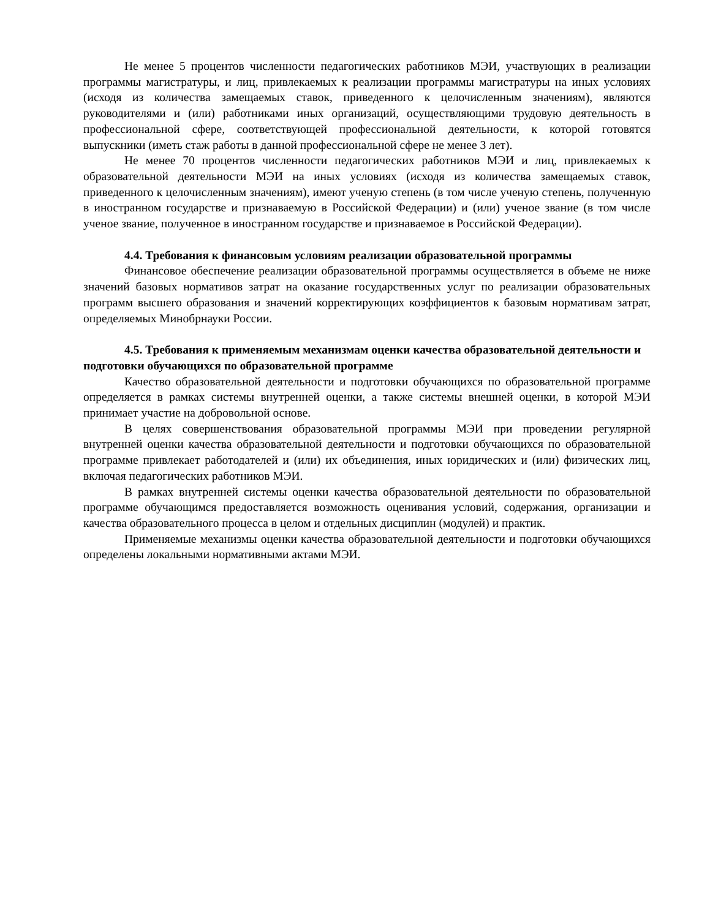Не менее 5 процентов численности педагогических работников МЭИ, участвующих в реализации программы магистратуры, и лиц, привлекаемых к реализации программы магистратуры на иных условиях (исходя из количества замещаемых ставок, приведенного к целочисленным значениям), являются руководителями и (или) работниками иных организаций, осуществляющими трудовую деятельность в профессиональной сфере, соответствующей профессиональной деятельности, к которой готовятся выпускники (иметь стаж работы в данной профессиональной сфере не менее 3 лет).
Не менее 70 процентов численности педагогических работников МЭИ и лиц, привлекаемых к образовательной деятельности МЭИ на иных условиях (исходя из количества замещаемых ставок, приведенного к целочисленным значениям), имеют ученую степень (в том числе ученую степень, полученную в иностранном государстве и признаваемую в Российской Федерации) и (или) ученое звание (в том числе ученое звание, полученное в иностранном государстве и признаваемое в Российской Федерации).
4.4. Требования к финансовым условиям реализации образовательной программы
Финансовое обеспечение реализации образовательной программы осуществляется в объеме не ниже значений базовых нормативов затрат на оказание государственных услуг по реализации образовательных программ высшего образования и значений корректирующих коэффициентов к базовым нормативам затрат, определяемых Минобрнауки России.
4.5. Требования к применяемым механизмам оценки качества образовательной деятельности и подготовки обучающихся по образовательной программе
Качество образовательной деятельности и подготовки обучающихся по образовательной программе определяется в рамках системы внутренней оценки, а также системы внешней оценки, в которой МЭИ принимает участие на добровольной основе.
В целях совершенствования образовательной программы МЭИ при проведении регулярной внутренней оценки качества образовательной деятельности и подготовки обучающихся по образовательной программе привлекает работодателей и (или) их объединения, иных юридических и (или) физических лиц, включая педагогических работников МЭИ.
В рамках внутренней системы оценки качества образовательной деятельности по образовательной программе обучающимся предоставляется возможность оценивания условий, содержания, организации и качества образовательного процесса в целом и отдельных дисциплин (модулей) и практик.
Применяемые механизмы оценки качества образовательной деятельности и подготовки обучающихся определены локальными нормативными актами МЭИ.